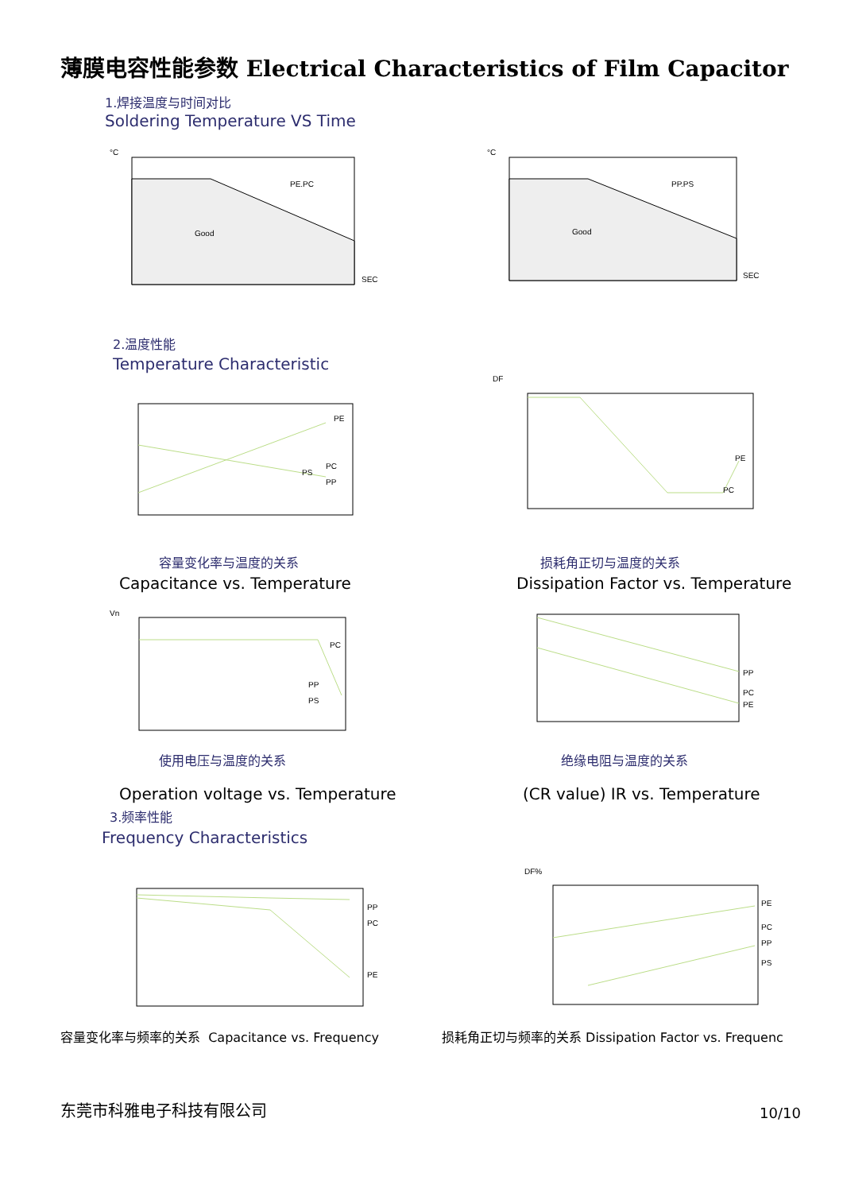薄膜电容性能参数 Electrical Characteristics of Film Capacitor
1.焊接温度与时间对比
Soldering Temperature VS Time
PE.PC
Good
SEC
°C
PP.PS
Good
SEC
°C
2.温度性能
Temperature Characteristic
PE
PC
PS
PP
DF
PE
PC
容量变化率与温度的关系
Capacitance vs. Temperature
损耗角正切与温度的关系
Dissipation Factor vs. Temperature
PC
PP
PS
Vn
PP
PC
PE
使用电压与温度的关系 绝缘电阻与温度的关系
Operation voltage vs. Temperature
(CR value) IR vs. Temperature
3.频率性能
Frequency Characteristics
PP
PC
PE
PE
PC
PP
PS
DF%
容量变化率与频率的关系 Capacitance vs. Frequency
损耗角正切与频率的关系 Dissipation Factor vs. Frequenc
东莞市科雅电子科技有限公司 10/10